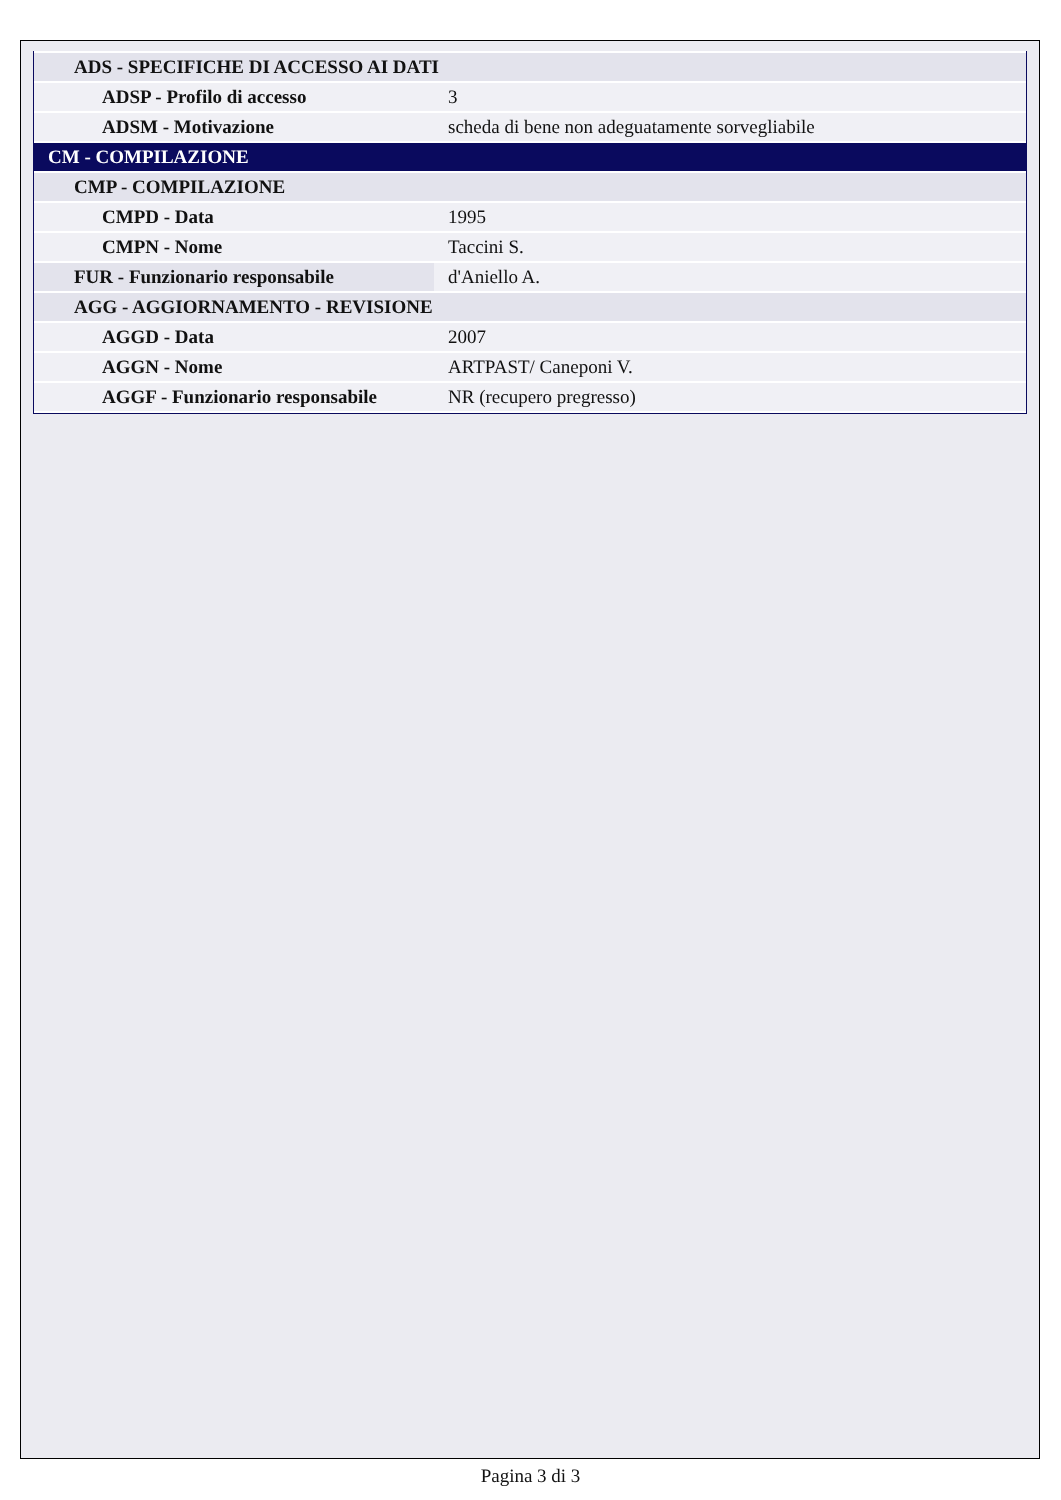| ADS - SPECIFICHE DI ACCESSO AI DATI | |
| ADSP - Profilo di accesso | 3 |
| ADSM - Motivazione | scheda di bene non adeguatamente sorvegliabile |
| CM - COMPILAZIONE | |
| CMP - COMPILAZIONE | |
| CMPD - Data | 1995 |
| CMPN - Nome | Taccini S. |
| FUR - Funzionario responsabile | d'Aniello A. |
| AGG - AGGIORNAMENTO - REVISIONE | |
| AGGD - Data | 2007 |
| AGGN - Nome | ARTPAST/ Caneponi V. |
| AGGF - Funzionario responsabile | NR (recupero pregresso) |
Pagina 3 di 3